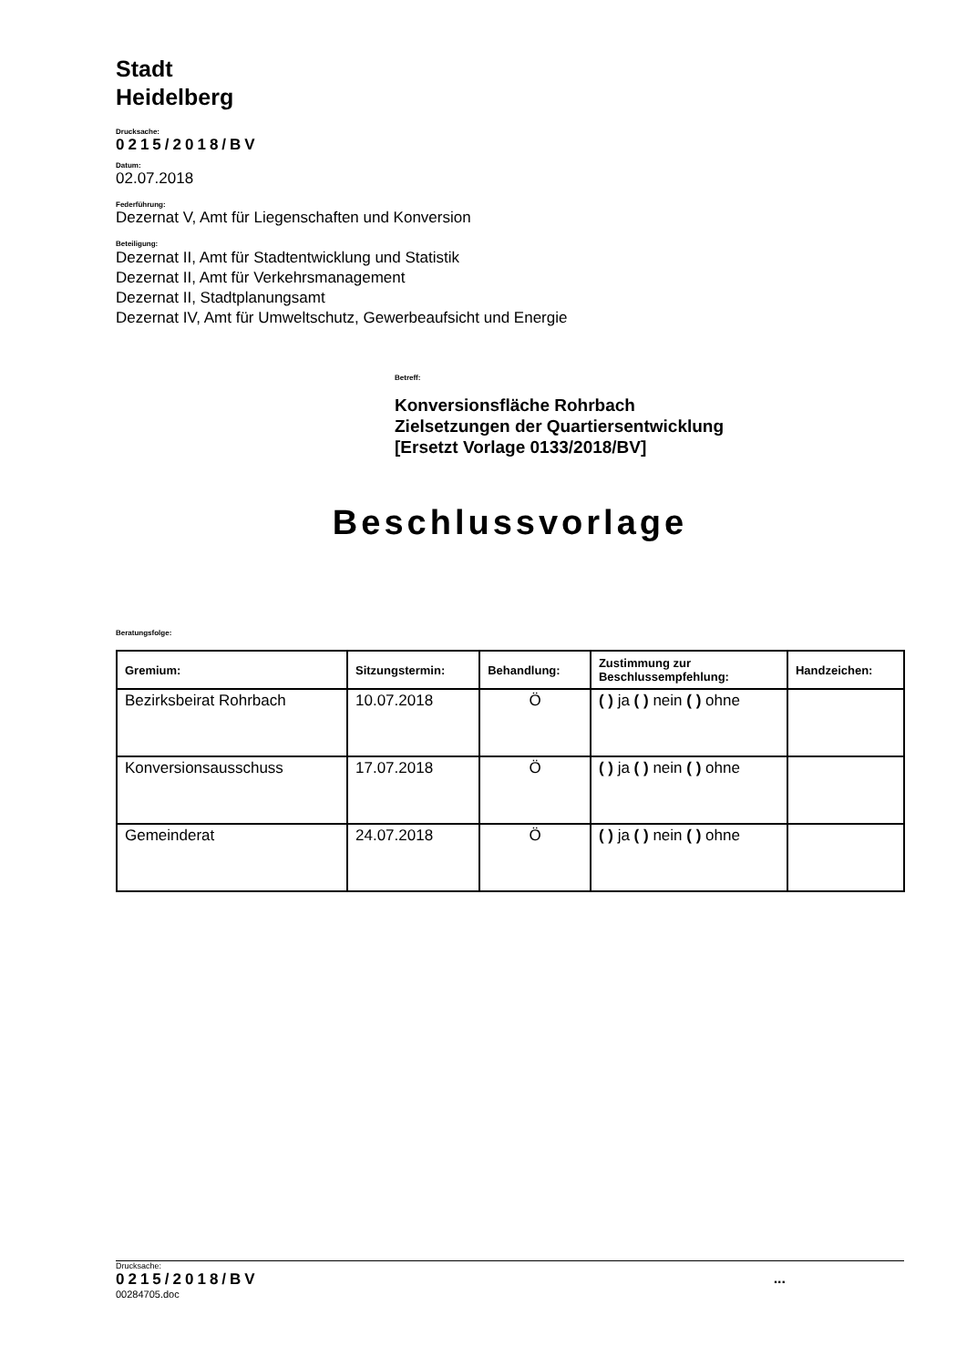Stadt
Heidelberg
Drucksache:
0215/2018/BV
Datum:
02.07.2018
Federführung:
Dezernat V, Amt für Liegenschaften und Konversion
Beteiligung:
Dezernat II, Amt für Stadtentwicklung und Statistik
Dezernat II, Amt für Verkehrsmanagement
Dezernat II, Stadtplanungsamt
Dezernat IV, Amt für Umweltschutz, Gewerbeaufsicht und Energie
Betreff:
Konversionsfläche Rohrbach
Zielsetzungen der Quartiersentwicklung
[Ersetzt Vorlage 0133/2018/BV]
Beschlussvorlage
Beratungsfolge:
| Gremium: | Sitzungstermin: | Behandlung: | Zustimmung zur Beschlussempfehlung: | Handzeichen: |
| --- | --- | --- | --- | --- |
| Bezirksbeirat Rohrbach | 10.07.2018 | Ö | ( ) ja ( ) nein ( ) ohne | |
| Konversionsausschuss | 17.07.2018 | Ö | ( ) ja ( ) nein ( ) ohne | |
| Gemeinderat | 24.07.2018 | Ö | ( ) ja ( ) nein ( ) ohne | |
Drucksache:
0215/2018/BV...
00284705.doc